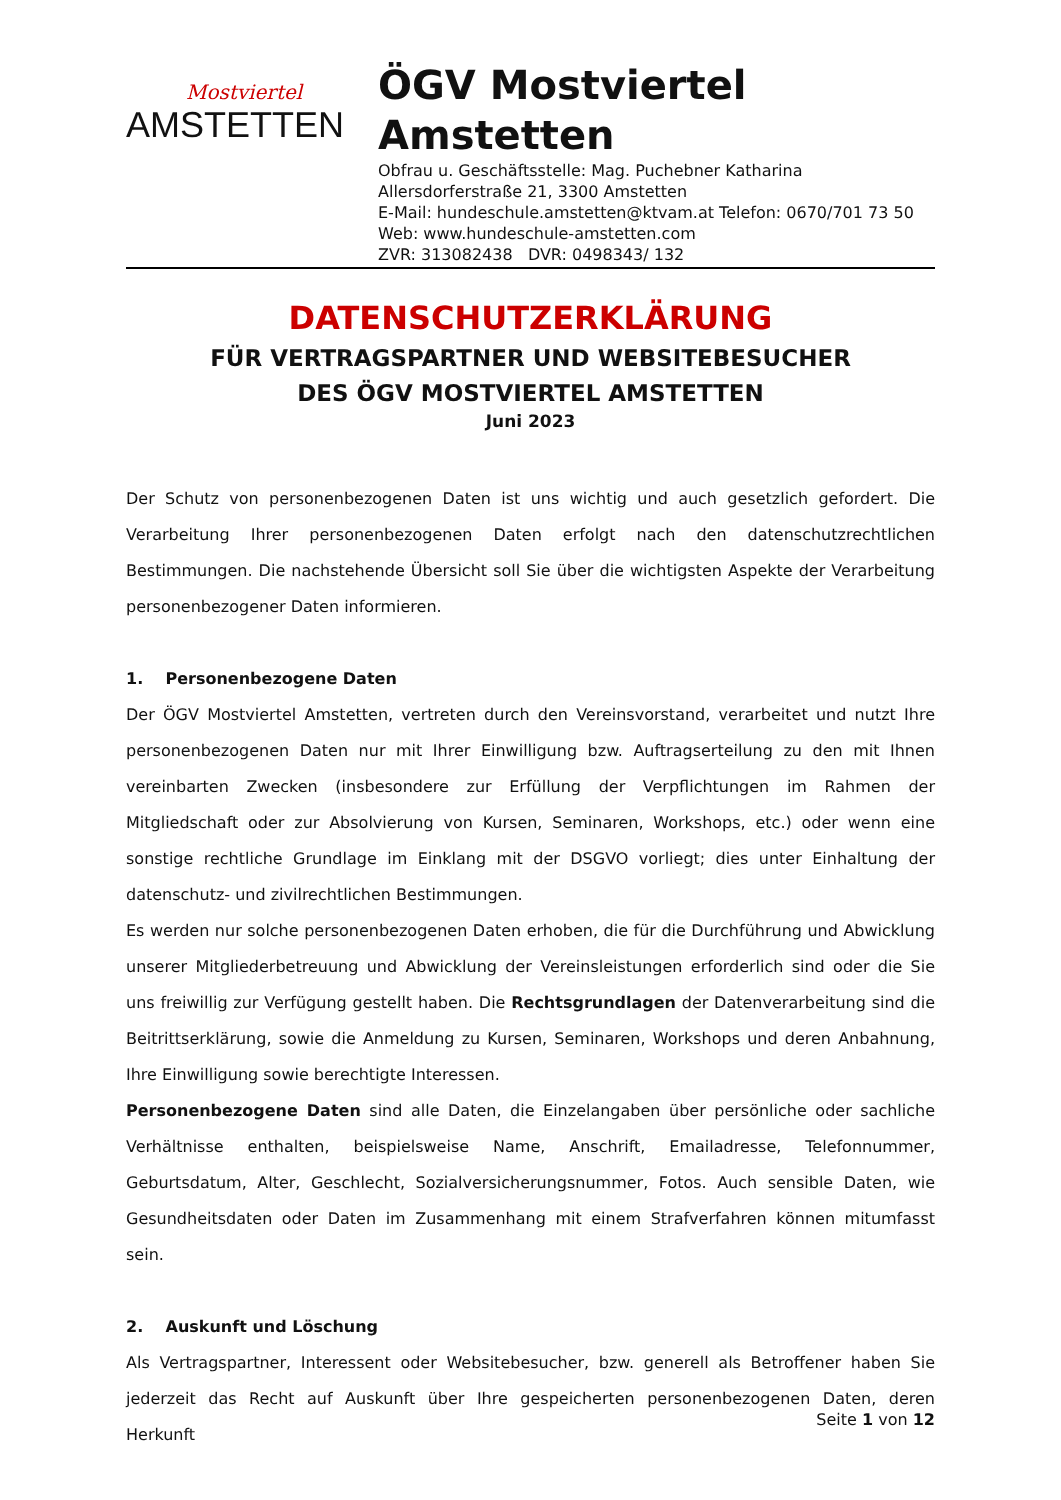Mostviertel
AMSTETTEN
ÖGV Mostviertel
Amstetten
Obfrau u. Geschäftsstelle: Mag. Puchebner Katharina
Allersdorferstraße 21, 3300 Amstetten
E-Mail: hundeschule.amstetten@ktvam.at Telefon: 0670/701 73 50
Web: www.hundeschule-amstetten.com
ZVR: 313082438 DVR: 0498343/ 132
DATENSCHUTZERKLÄRUNG
FÜR VERTRAGSPARTNER UND WEBSITEBESUCHER
DES ÖGV MOSTVIERTEL AMSTETTEN
Juni 2023
Der Schutz von personenbezogenen Daten ist uns wichtig und auch gesetzlich gefordert. Die Verarbeitung Ihrer personenbezogenen Daten erfolgt nach den datenschutzrechtlichen Bestimmungen. Die nachstehende Übersicht soll Sie über die wichtigsten Aspekte der Verarbeitung personenbezogener Daten informieren.
1. Personenbezogene Daten
Der ÖGV Mostviertel Amstetten, vertreten durch den Vereinsvorstand, verarbeitet und nutzt Ihre personenbezogenen Daten nur mit Ihrer Einwilligung bzw. Auftragserteilung zu den mit Ihnen vereinbarten Zwecken (insbesondere zur Erfüllung der Verpflichtungen im Rahmen der Mitgliedschaft oder zur Absolvierung von Kursen, Seminaren, Workshops, etc.) oder wenn eine sonstige rechtliche Grundlage im Einklang mit der DSGVO vorliegt; dies unter Einhaltung der datenschutz- und zivilrechtlichen Bestimmungen.
Es werden nur solche personenbezogenen Daten erhoben, die für die Durchführung und Abwicklung unserer Mitgliederbetreuung und Abwicklung der Vereinsleistungen erforderlich sind oder die Sie uns freiwillig zur Verfügung gestellt haben. Die Rechtsgrundlagen der Datenverarbeitung sind die Beitrittserklärung, sowie die Anmeldung zu Kursen, Seminaren, Workshops und deren Anbahnung, Ihre Einwilligung sowie berechtigte Interessen.
Personenbezogene Daten sind alle Daten, die Einzelangaben über persönliche oder sachliche Verhältnisse enthalten, beispielsweise Name, Anschrift, Emailadresse, Telefonnummer, Geburtsdatum, Alter, Geschlecht, Sozialversicherungsnummer, Fotos. Auch sensible Daten, wie Gesundheitsdaten oder Daten im Zusammenhang mit einem Strafverfahren können mitumfasst sein.
2. Auskunft und Löschung
Als Vertragspartner, Interessent oder Websitebesucher, bzw. generell als Betroffener haben Sie jederzeit das Recht auf Auskunft über Ihre gespeicherten personenbezogenen Daten, deren Herkunft
Seite 1 von 12